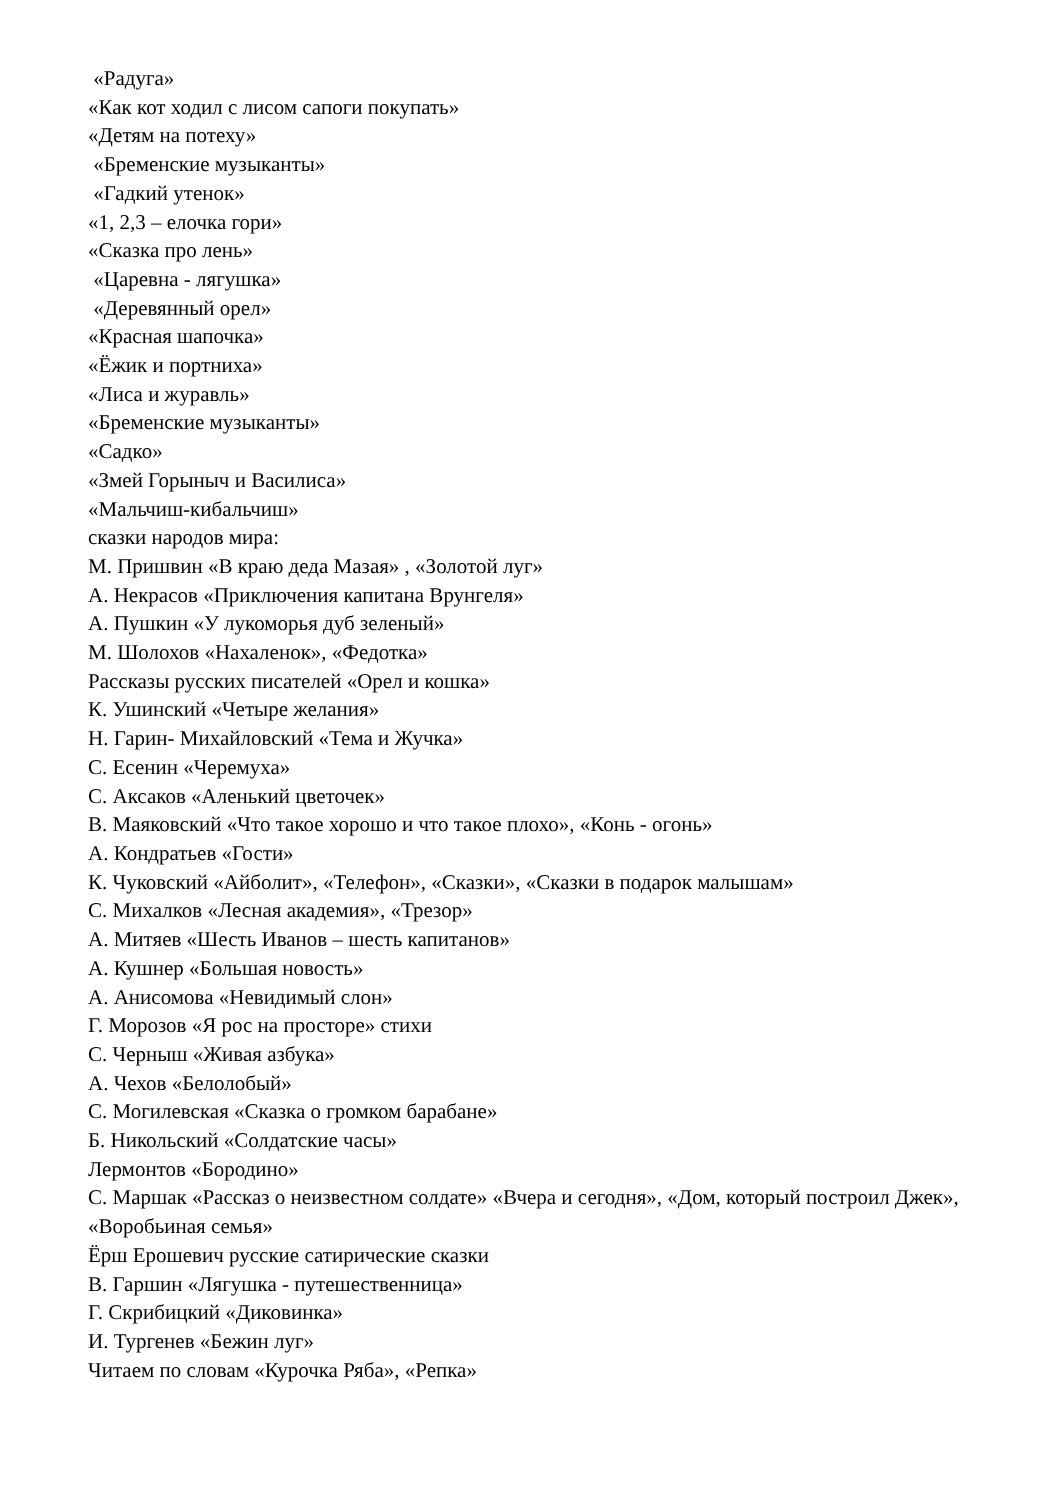«Радуга»
«Как кот ходил с лисом сапоги покупать»
«Детям на потеху»
«Бременские музыканты»
«Гадкий утенок»
«1, 2,3 – елочка гори»
«Сказка про лень»
«Царевна - лягушка»
«Деревянный орел»
«Красная шапочка»
«Ёжик и портниха»
«Лиса и журавль»
«Бременские музыканты»
«Садко»
«Змей Горыныч и Василиса»
«Мальчиш-кибальчиш»
сказки народов мира:
М. Пришвин «В краю деда Мазая» , «Золотой луг»
А. Некрасов «Приключения капитана Врунгеля»
А. Пушкин «У лукоморья дуб зеленый»
М. Шолохов «Нахаленок», «Федотка»
Рассказы русских писателей «Орел и кошка»
К. Ушинский «Четыре желания»
Н. Гарин- Михайловский «Тема и Жучка»
С. Есенин «Черемуха»
С. Аксаков «Аленький цветочек»
В. Маяковский «Что такое хорошо и что такое плохо», «Конь - огонь»
А. Кондратьев «Гости»
К. Чуковский «Айболит», «Телефон», «Сказки», «Сказки в подарок малышам»
С. Михалков «Лесная академия», «Трезор»
А. Митяев «Шесть Иванов – шесть капитанов»
А. Кушнер «Большая новость»
А. Анисомова «Невидимый слон»
Г. Морозов «Я рос на просторе» стихи
С. Черныш «Живая азбука»
А. Чехов «Белолобый»
С. Могилевская «Сказка о громком барабане»
Б. Никольский «Солдатские часы»
Лермонтов «Бородино»
С. Маршак «Рассказ о неизвестном солдате» «Вчера и сегодня», «Дом, который построил Джек», «Воробьиная семья»
Ёрш Ерошевич русские сатирические сказки
В. Гаршин «Лягушка - путешественница»
Г. Скрибицкий «Диковинка»
И. Тургенев «Бежин луг»
Читаем по словам «Курочка Ряба», «Репка»